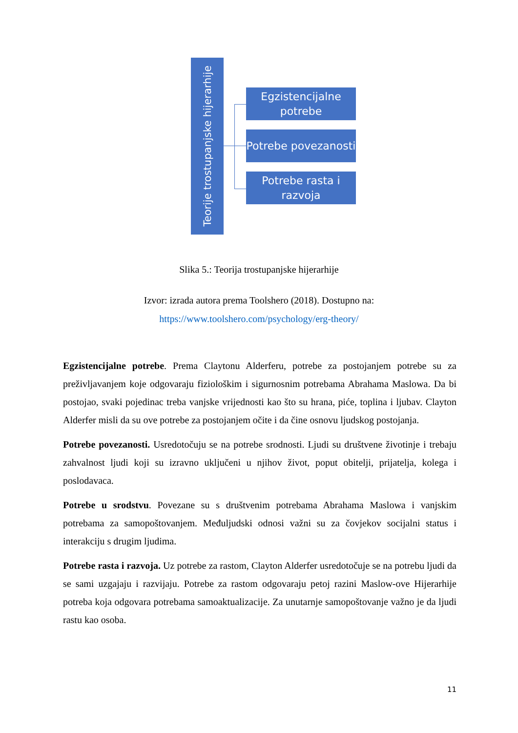Teorije trostupanjske hijerarhije
Egzistencijalne potrebe
Potrebe povezanosti
Potrebe rasta i razvoja
Slika 5.: Teorija trostupanjske hijerarhije
Izvor: izrada autora prema Toolshero (2018). Dostupno na:
https://www.toolshero.com/psychology/erg-theory/
Egzistencijalne potrebe. Prema Claytonu Alderferu, potrebe za postojanjem potrebe su za preživljavanjem koje odgovaraju fiziološkim i sigurnosnim potrebama Abrahama Maslowa. Da bi postojao, svaki pojedinac treba vanjske vrijednosti kao što su hrana, piće, toplina i ljubav. Clayton Alderfer misli da su ove potrebe za postojanjem očite i da čine osnovu ljudskog postojanja.
Potrebe povezanosti. Usredotočuju se na potrebe srodnosti. Ljudi su društvene životinje i trebaju zahvalnost ljudi koji su izravno uključeni u njihov život, poput obitelji, prijatelja, kolega i poslodavaca.
Potrebe u srodstvu. Povezane su s društvenim potrebama Abrahama Maslowa i vanjskim potrebama za samopoštovanjem. Međuljudski odnosi važni su za čovjekov socijalni status i interakciju s drugim ljudima.
Potrebe rasta i razvoja. Uz potrebe za rastom, Clayton Alderfer usredotočuje se na potrebu ljudi da se sami uzgajaju i razvijaju. Potrebe za rastom odgovaraju petoj razini Maslow-ove Hijerarhije potreba koja odgovara potrebama samoaktualizacije. Za unutarnje samopoštovanje važno je da ljudi rastu kao osoba.
11